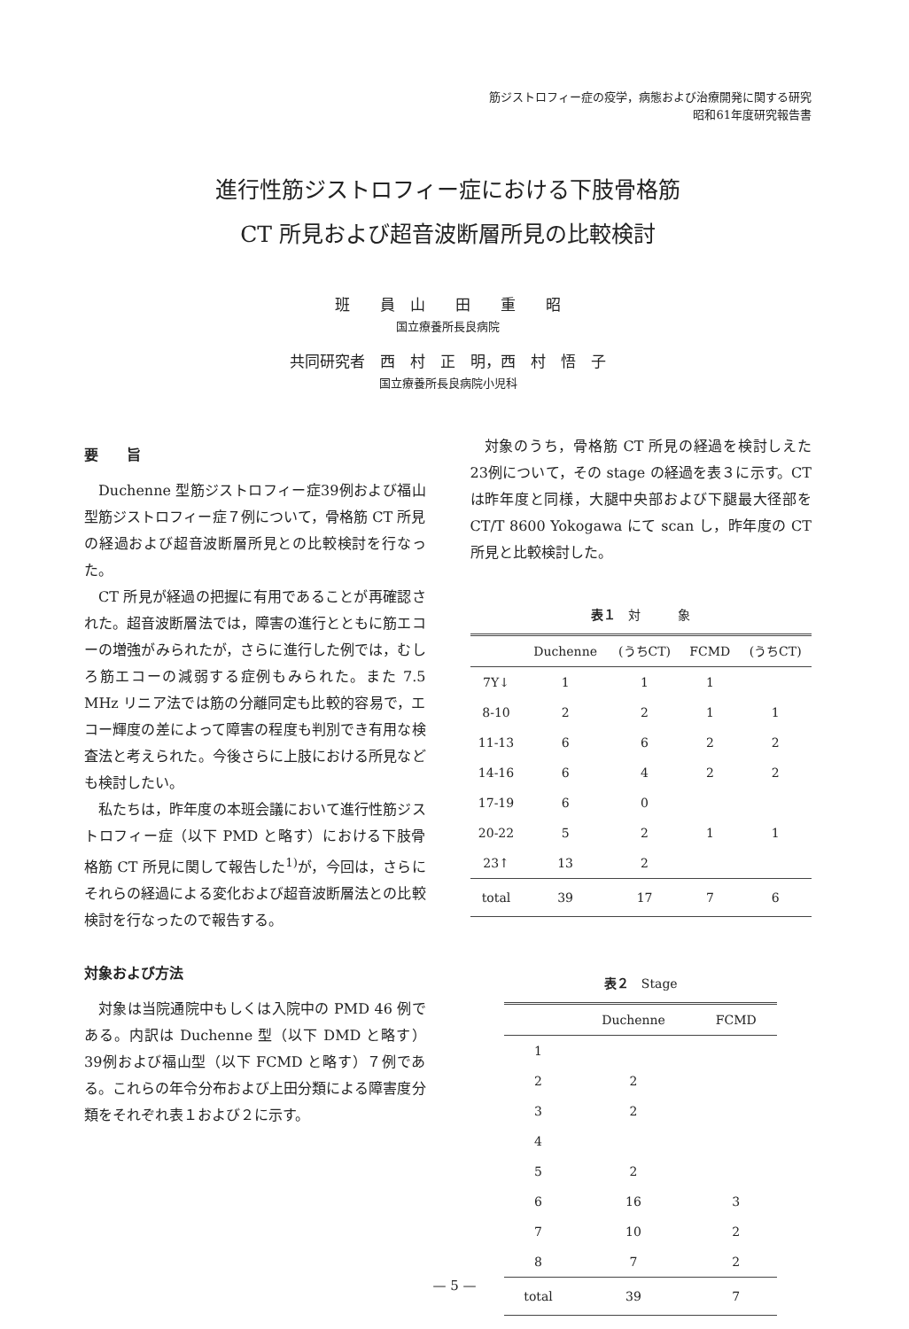筋ジストロフィー症の疫学，病態および治療開発に関する研究
昭和61年度研究報告書
進行性筋ジストロフィー症における下肢骨格筋
CT 所見および超音波断層所見の比較検討
班　　員　山　　田　　重　　昭
国立療養所長良病院
共同研究者　西　村　正　明，西　村　悟　子
国立療養所長良病院小児科
要　　旨
Duchenne 型筋ジストロフィー症39例および福山型筋ジストロフィー症７例について，骨格筋 CT 所見の経過および超音波断層所見との比較検討を行なった。
CT 所見が経過の把握に有用であることが再確認された。超音波断層法では，障害の進行とともに筋エコーの増強がみられたが，さらに進行した例では，むしろ筋エコーの減弱する症例もみられた。また 7.5 MHz リニア法では筋の分離同定も比較的容易で，エコー輝度の差によって障害の程度も判別でき有用な検査法と考えられた。今後さらに上肢における所見なども検討したい。
私たちは，昨年度の本班会議において進行性筋ジストロフィー症（以下 PMD と略す）における下肢骨格筋 CT 所見に関して報告した<sup>1)</sup>が，今回は，さらにそれらの経過による変化および超音波断層法との比較検討を行なったので報告する。
対象および方法
対象は当院通院中もしくは入院中の PMD 46 例である。内訳は Duchenne 型（以下 DMD と略す）39例および福山型（以下 FCMD と略す）７例である。これらの年令分布および上田分類による障害度分類をそれぞれ表１および２に示す。
対象のうち，骨格筋 CT 所見の経過を検討しえた23例について，その stage の経過を表３に示す。CT は昨年度と同様，大腿中央部および下腿最大径部を CT/T 8600 Yokogawa にて scan し，昨年度の CT 所見と比較検討した。
表１　対　　　象
| | Duchenne | (うちCT) | FCMD | (うちCT) |
| --- | --- | --- | --- | --- |
| 7Y↓ | 1 | 1 | 1 | |
| 8-10 | 2 | 2 | 1 | 1 |
| 11-13 | 6 | 6 | 2 | 2 |
| 14-16 | 6 | 4 | 2 | 2 |
| 17-19 | 6 | 0 | | |
| 20-22 | 5 | 2 | 1 | 1 |
| 23↑ | 13 | 2 | | |
| total | 39 | 17 | 7 | 6 |
表２　Stage
| | Duchenne | FCMD |
| --- | --- | --- |
| 1 | | |
| 2 | 2 | |
| 3 | 2 | |
| 4 | | |
| 5 | 2 | |
| 6 | 16 | 3 |
| 7 | 10 | 2 |
| 8 | 7 | 2 |
| total | 39 | 7 |
— 5 —